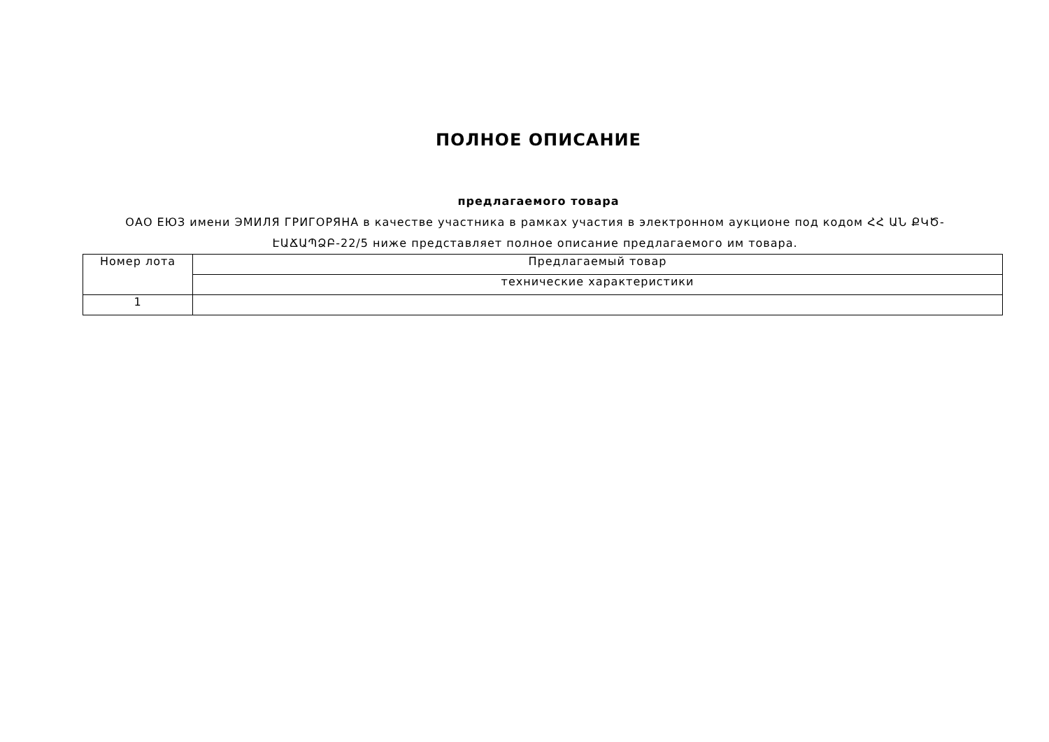ПОЛНОЕ ОПИСАНИЕ
предлагаемого товара
ОАО ЕЮЗ имени ЭМИЛЯ ГРИГОРЯНА в качестве участника в рамках участия в электронном аукционе под кодом ՀՀ ԱՆ ՔԿԾ-ԷԱՃԱՊՁԲ-22/5 ниже представляет полное описание предлагаемого им товара.
| Номер лота | Предлагаемый товар |
| | технические характеристики |
| 1 | |